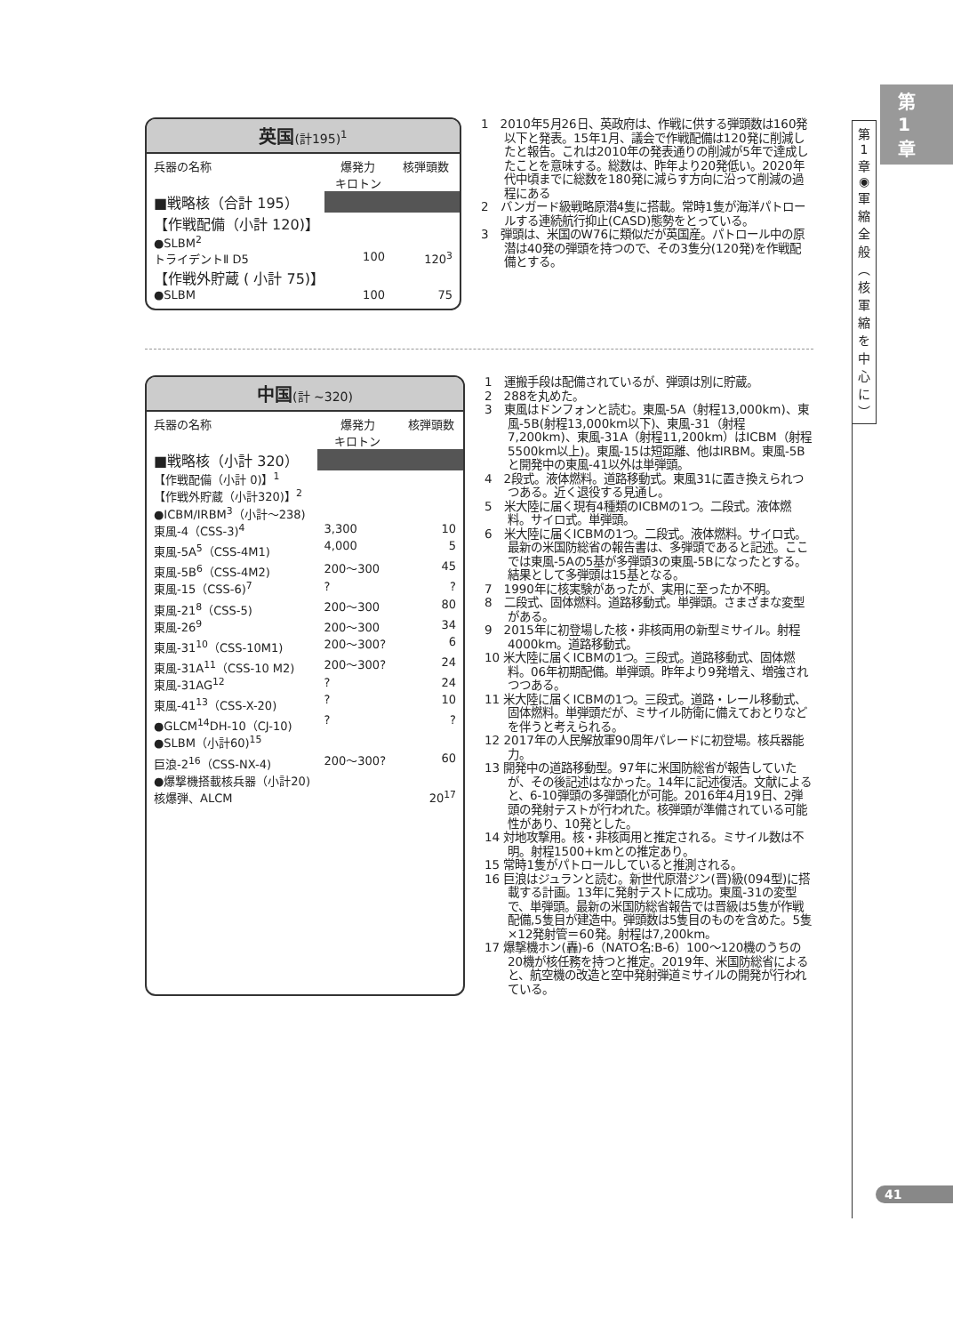第
1
章
第
1
章
◉
軍
縮
全
般
︵
核
軍
縮
を
中
心
に
︶
英国(計195)<sup>1</sup>
| 兵器の名称 | 爆発力 キロトン | 核弾頭数 |
| --- | --- | --- |
| ■戦略核（合計 195） | | |
| 【作戦配備（小計 120)】 | | |
| ●SLBM<sup>2</sup> | | |
| トライデントⅡ D5 | 100 | 120<sup>3</sup> |
| 【作戦外貯蔵 ( 小計 75)】 | | |
| ●SLBM | 100 | 75 |
1　2010年5月26日、英政府は、作戦に供する弾頭数は160発以下と発表。15年1月、議会で作戦配備は120発に削減したと報告。これは2010年の発表通りの削減が5年で達成したことを意味する。総数は、昨年より20発低い。2020年代中頃までに総数を180発に減らす方向に沿って削減の過程にある
2　バンガード級戦略原潜4隻に搭載。常時1隻が海洋パトロールする連続航行抑止(CASD)態勢をとっている。
3　弾頭は、米国のW76に類似だが英国産。パトロール中の原潜は40発の弾頭を持つので、その3隻分(120発)を作戦配備とする。
中国(計 ~320)
| 兵器の名称 | 爆発力 キロトン | 核弾頭数 |
| --- | --- | --- |
| ■戦略核（小計 320） | | |
| 【作戦配備（小計 0)】<sup>1</sup> | | |
| 【作戦外貯蔵（小計320)】<sup>2</sup> | | |
| ●ICBM/IRBM<sup>3</sup>（小計～238) | | |
| 東風-4（CSS-3)<sup>4</sup> | 3,300 | 10 |
| 東風-5A<sup>5</sup>（CSS-4M1) | 4,000 | 5 |
| 東風-5B<sup>6</sup>（CSS-4M2) | 200～300 | 45 |
| 東風-15（CSS-6)<sup>7</sup> | ? | ? |
| 東風-21<sup>8</sup>（CSS-5) | 200～300 | 80 |
| 東風-26<sup>9</sup> | 200～300 | 34 |
| 東風-31<sup>10</sup>（CSS-10M1) | 200～300? | 6 |
| 東風-31A<sup>11</sup>（CSS-10 M2) | 200～300? | 24 |
| 東風-31AG<sup>12</sup> | ? | 24 |
| 東風-41<sup>13</sup>（CSS-X-20) | ? | 10 |
| ●GLCM<sup>14</sup>DH-10（CJ-10) | ? | ? |
| ●SLBM（小計60)<sup>15</sup> | | |
| 巨浪-2<sup>16</sup>（CSS-NX-4) | 200～300? | 60 |
| ●爆撃機搭載核兵器（小計20) | | |
| 核爆弾、ALCM | | 20<sup>17</sup> |
1　運搬手段は配備されているが、弾頭は別に貯蔵。
2　288を丸めた。
3　東風はドンフォンと読む。東風-5A（射程13,000km)、東風-5B(射程13,000km以下)、東風-31（射程7,200km)、東風-31A（射程11,200km）はICBM（射程5500km以上)。東風-15は短距離、他はIRBM。東風-5Bと開発中の東風-41以外は単弾頭。
4　2段式。液体燃料。道路移動式。東風31に置き換えられつつある。近く退役する見通し。
5　米大陸に届く現有4種類のICBMの1つ。二段式。液体燃料。サイロ式。単弾頭。
6　米大陸に届くICBMの1つ。二段式。液体燃料。サイロ式。最新の米国防総省の報告書は、多弾頭であると記述。ここでは東風-5Aの5基が多弾頭3の東風-5Bになったとする。結果として多弾頭は15基となる。
7　1990年に核実験があったが、実用に至ったか不明。
8　二段式、固体燃料。道路移動式。単弾頭。さまざまな変型がある。
9　2015年に初登場した核・非核両用の新型ミサイル。射程4000km。道路移動式。
10 米大陸に届くICBMの1つ。三段式。道路移動式、固体燃料。06年初期配備。単弾頭。昨年より9発増え、増強されつつある。
11 米大陸に届くICBMの1つ。三段式。道路・レール移動式、固体燃料。単弾頭だが、ミサイル防衛に備えておとりなどを伴うと考えられる。
12 2017年の人民解放軍90周年パレードに初登場。核兵器能力。
13 開発中の道路移動型。97年に米国防総省が報告していたが、その後記述はなかった。14年に記述復活。文献によると、6-10弾頭の多弾頭化が可能。2016年4月19日、2弾頭の発射テストが行われた。核弾頭が準備されている可能性があり、10発とした。
14 対地攻撃用。核・非核両用と推定される。ミサイル数は不明。射程1500+kmとの推定あり。
15 常時1隻がパトロールしていると推測される。
16 巨浪はジュランと読む。新世代原潜ジン(晋)級(094型)に搭載する計画。13年に発射テストに成功。東風-31の変型で、単弾頭。最新の米国防総省報告では晋級は5隻が作戦配備,5隻目が建造中。弾頭数は5隻目のものを含めた。5隻×12発射管＝60発。射程は7,200km。
17 爆撃機ホン(轟)-6（NATO名:B-6）100～120機のうちの20機が核任務を持つと推定。2019年、米国防総省によると、航空機の改造と空中発射弾道ミサイルの開発が行われている。
41